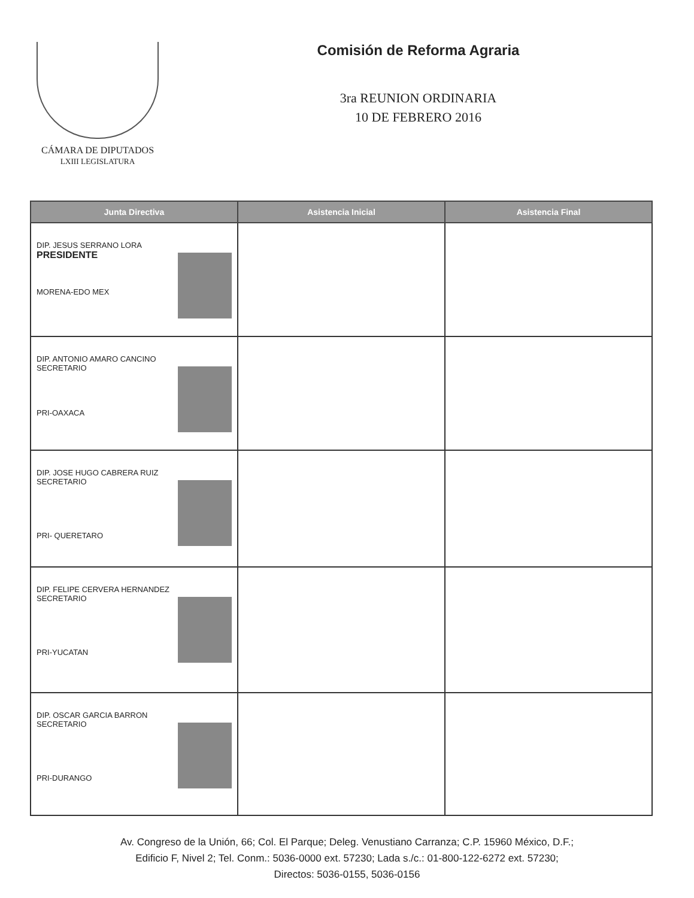CÁMARA DE DIPUTADOS
LXIII LEGISLATURA
Comisión de Reforma Agraria
3ra REUNION ORDINARIA
10 DE FEBRERO 2016
| Junta Directiva | Asistencia Inicial | Asistencia Final |
| --- | --- | --- |
| DIP. JESUS SERRANO LORA PRESIDENTE MORENA-EDO MEX | | |
| DIP. ANTONIO AMARO CANCINO SECRETARIO PRI-OAXACA | | |
| DIP. JOSE HUGO CABRERA RUIZ SECRETARIO PRI- QUERETARO | | |
| DIP. FELIPE CERVERA HERNANDEZ SECRETARIO PRI-YUCATAN | | |
| DIP. OSCAR GARCIA BARRON SECRETARIO PRI-DURANGO | | |
Av. Congreso de la Unión, 66; Col. El Parque; Deleg. Venustiano Carranza; C.P. 15960 México, D.F.;
Edificio F, Nivel 2; Tel. Conm.: 5036-0000 ext. 57230; Lada s./c.: 01-800-122-6272 ext. 57230;
Directos: 5036-0155, 5036-0156